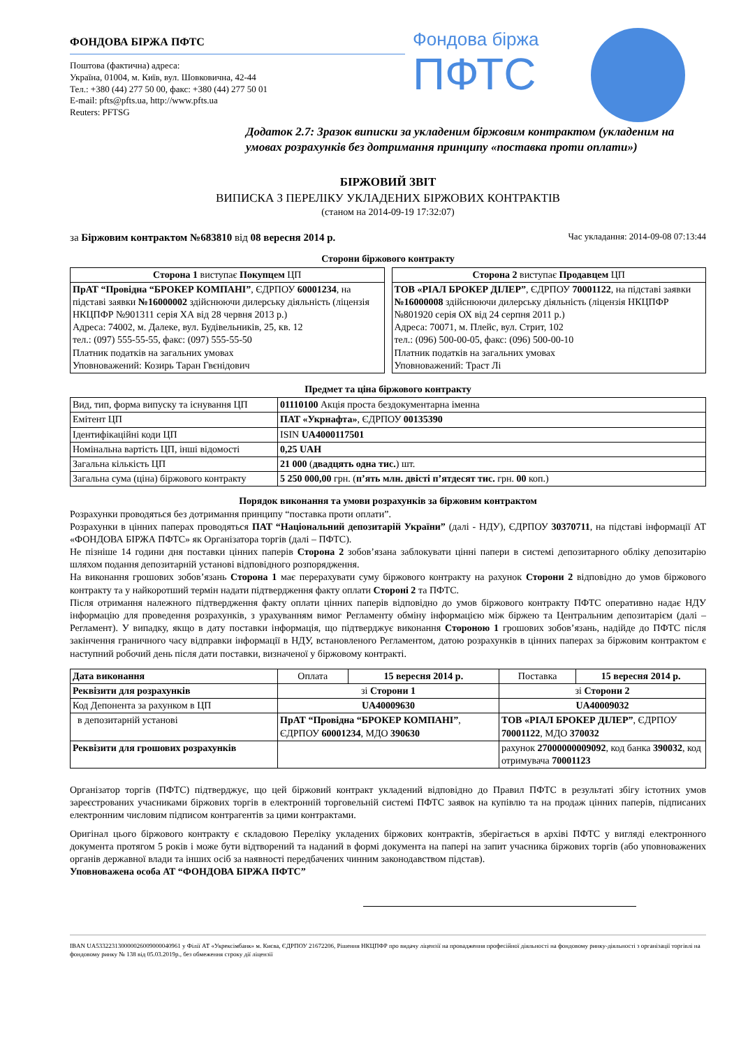ФОНДОВА БІРЖА ПФТС
Поштова (фактична) адреса:
Україна, 01004, м. Київ, вул. Шовковична, 42-44
Тел.: +380 (44) 277 50 00, факс: +380 (44) 277 50 01
E-mail: pfts@pfts.ua, http://www.pfts.ua
Reuters: PFTSG
Фондова біржа
ПФТС
Додаток 2.7: Зразок виписки за укладеним біржовим контрактом (укладеним на умовах розрахунків без дотримання принципу «поставка проти оплати»)
БІРЖОВИЙ ЗВІТ
ВИПИСКА З ПЕРЕЛІКУ УКЛАДЕНИХ БІРЖОВИХ КОНТРАКТІВ
(станом на 2014-09-19 17:32:07)
за Біржовим контрактом №683810 від 08 вересня 2014 р. Час укладання: 2014-09-08 07:13:44
Сторони біржового контракту
| Сторона 1 виступає Покупцем ЦП |
| ПрАТ “Провідна “БРОКЕР КОМПАНІ” , ЄДРПОУ 60001234 , на підставі заявки №16000002 здійснюючи дилерську діяльність (ліцензія НКЦПФР №901311 серія ХА від 28 червня 2013 р.) Адреса: 74002, м. Далеке, вул. Будівельників, 25, кв. 12 тел.: (097) 555-55-55, факс: (097) 555-55-50 Платник податків на загальних умовах Уповноважений: Козирь Таран Гвєнідович |
| Сторона 2 виступає Продавцем ЦП |
| ТОВ «РІАЛ БРОКЕР ДІЛЕР” , ЄДРПОУ 70001122 , на підставі заявки №16000008 здійснюючи дилерську діяльність (ліцензія НКЦПФР №801920 серія ОХ від 24 серпня 2011 р.) Адреса: 70071, м. Плейс, вул. Стрит, 102 тел.: (096) 500-00-05, факс: (096) 500-00-10 Платник податків на загальних умовах Уповноважений: Траст Лі |
Предмет та ціна біржового контракту
| Вид, тип, форма випуску та існування ЦП | 01110100 Акція проста бездокументарна іменна |
| Емітент ЦП | ПАТ «Укрнафта» , ЄДРПОУ 00135390 |
| Ідентифікаційні коди ЦП | ISIN UA4000117501 |
| Номінальна вартість ЦП, інші відомості | 0,25 UAH |
| Загальна кількість ЦП | 21 000 ( двадцять одна тис. ) шт. |
| Загальна сума (ціна) біржового контракту | 5 250 000,00 грн. ( п’ять млн. двісті п’ятдесят тис. грн. 00 коп.) |
Порядок виконання та умови розрахунків за біржовим контрактом
Розрахунки проводяться без дотримання принципу “поставка проти оплати”.
Розрахунки в цінних паперах проводяться ПАТ “Національний депозитарій України” (далі - НДУ), ЄДРПОУ 30370711, на підставі інформації АТ «ФОНДОВА БІРЖА ПФТС» як Організатора торгів (далі – ПФТС).
Не пізніше 14 години дня поставки цінних паперів Сторона 2 зобов’язана заблокувати цінні папери в системі депозитарного обліку депозитарію шляхом подання депозитарній установі відповідного розпорядження.
На виконання грошових зобов’язань Сторона 1 має перерахувати суму біржового контракту на рахунок Сторони 2 відповідно до умов біржового контракту та у найкоротший термін надати підтвердження факту оплати Стороні 2 та ПФТС.
Після отримання належного підтвердження факту оплати цінних паперів відповідно до умов біржового контракту ПФТС оперативно надає НДУ інформацію для проведення розрахунків, з урахуванням вимог Регламенту обміну інформацією між біржею та Центральним депозитарієм (далі – Регламент). У випадку, якщо в дату поставки інформація, що підтверджує виконання Стороною 1 грошових зобов’язань, надійде до ПФТС після закінчення граничного часу відправки інформації в НДУ, встановленого Регламентом, датою розрахунків в цінних паперах за біржовим контрактом є наступний робочий день після дати поставки, визначеної у біржовому контракті.
| Дата виконання | Оплата | 15 вересня 2014 р. | Поставка | 15 вересня 2014 р. |
| Реквізити для розрахунків | зі Сторони 1 | | зі Сторони 2 | |
| Код Депонента за рахунком в ЦП | UA40009630 | | UA40009032 | |
| в депозитарній установі | ПрАТ “Провідна “БРОКЕР КОМПАНІ” , ЄДРПОУ 60001234 , МДО 390630 | | ТОВ «РІАЛ БРОКЕР ДІЛЕР” , ЄДРПОУ 70001122 , МДО 370032 | |
| Реквізити для грошових розрахунків | | | рахунок 27000000009092 , код банка 390032 , код отримувача 70001123 | |
Організатор торгів (ПФТС) підтверджує, що цей біржовий контракт укладений відповідно до Правил ПФТС в результаті збігу істотних умов зареєстрованих учасниками біржових торгів в електронній торговельній системі ПФТС заявок на купівлю та на продаж цінних паперів, підписаних електронним числовим підписом контрагентів за цими контрактами.
Оригінал цього біржового контракту є складовою Переліку укладених біржових контрактів, зберігається в архіві ПФТС у вигляді електронного документа протягом 5 років і може бути відтворений та наданий в формі документа на папері на запит учасника біржових торгів (або уповноважених органів державної влади та інших осіб за наявності передбачених чинним законодавством підстав).
Уповноважена особа АТ “ФОНДОВА БІРЖА ПФТС”
IBAN UA533223130000026009000040961 у Філії АТ «Укрексімбанк» м. Києва, ЄДРПОУ 21672206, Рішення НКЦПФР про видачу ліцензії на провадження професійної діяльності на фондовому ринку-діяльності з організації торгівлі на фондовому ринку № 138 від 05.03.2019р., без обмеження строку дії ліцензії